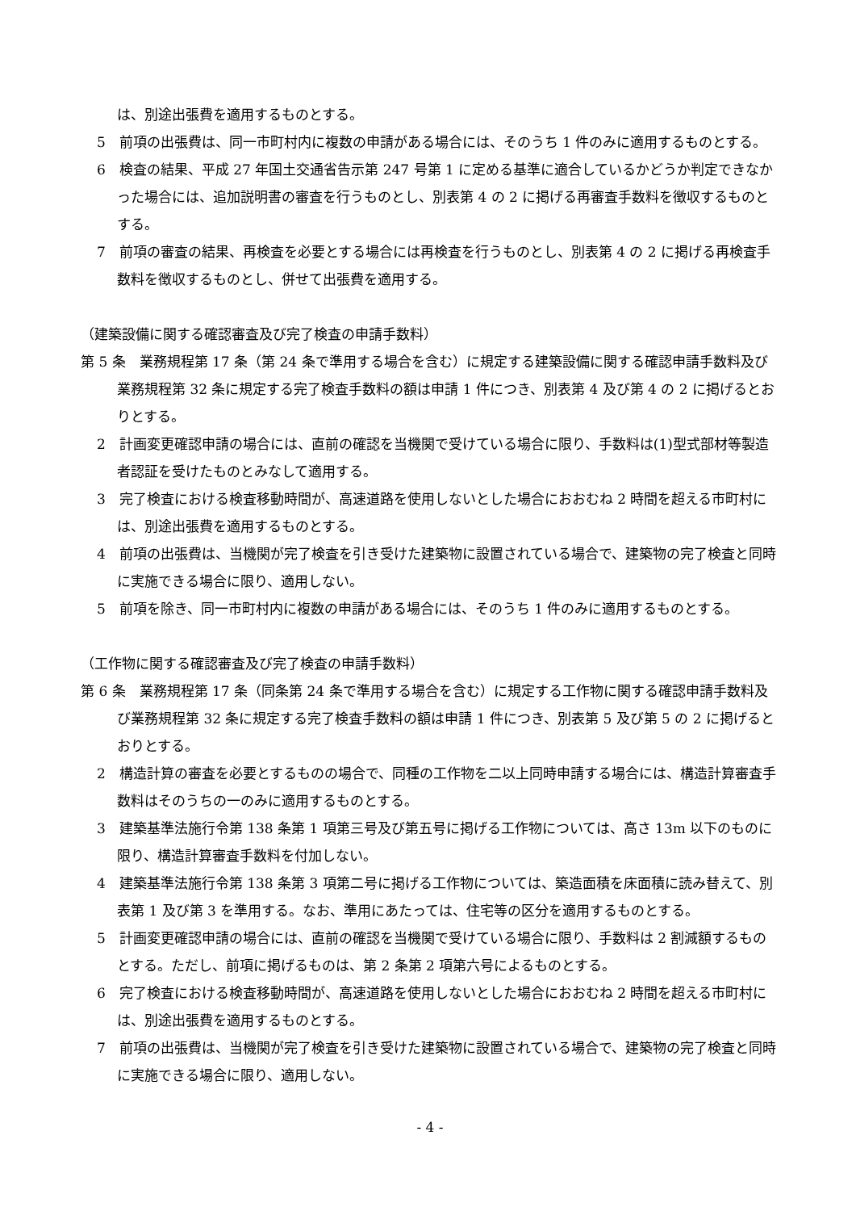は、別途出張費を適用するものとする。
5　前項の出張費は、同一市町村内に複数の申請がある場合には、そのうち 1 件のみに適用するものとする。
6　検査の結果、平成 27 年国土交通省告示第 247 号第 1 に定める基準に適合しているかどうか判定できなかった場合には、追加説明書の審査を行うものとし、別表第 4 の 2 に掲げる再審査手数料を徴収するものとする。
7　前項の審査の結果、再検査を必要とする場合には再検査を行うものとし、別表第 4 の 2 に掲げる再検査手数料を徴収するものとし、併せて出張費を適用する。
（建築設備に関する確認審査及び完了検査の申請手数料）
第 5 条　業務規程第 17 条（第 24 条で準用する場合を含む）に規定する建築設備に関する確認申請手数料及び業務規程第 32 条に規定する完了検査手数料の額は申請 1 件につき、別表第 4 及び第 4 の 2 に掲げるとおりとする。
2　計画変更確認申請の場合には、直前の確認を当機関で受けている場合に限り、手数料は(1)型式部材等製造者認証を受けたものとみなして適用する。
3　完了検査における検査移動時間が、高速道路を使用しないとした場合におおむね 2 時間を超える市町村には、別途出張費を適用するものとする。
4　前項の出張費は、当機関が完了検査を引き受けた建築物に設置されている場合で、建築物の完了検査と同時に実施できる場合に限り、適用しない。
5　前項を除き、同一市町村内に複数の申請がある場合には、そのうち 1 件のみに適用するものとする。
（工作物に関する確認審査及び完了検査の申請手数料）
第 6 条　業務規程第 17 条（同条第 24 条で準用する場合を含む）に規定する工作物に関する確認申請手数料及び業務規程第 32 条に規定する完了検査手数料の額は申請 1 件につき、別表第 5 及び第 5 の 2 に掲げるとおりとする。
2　構造計算の審査を必要とするものの場合で、同種の工作物を二以上同時申請する場合には、構造計算審査手数料はそのうちの一のみに適用するものとする。
3　建築基準法施行令第 138 条第 1 項第三号及び第五号に掲げる工作物については、高さ 13m 以下のものに限り、構造計算審査手数料を付加しない。
4　建築基準法施行令第 138 条第 3 項第二号に掲げる工作物については、築造面積を床面積に読み替えて、別表第 1 及び第 3 を準用する。なお、準用にあたっては、住宅等の区分を適用するものとする。
5　計画変更確認申請の場合には、直前の確認を当機関で受けている場合に限り、手数料は 2 割減額するものとする。ただし、前項に掲げるものは、第 2 条第 2 項第六号によるものとする。
6　完了検査における検査移動時間が、高速道路を使用しないとした場合におおむね 2 時間を超える市町村には、別途出張費を適用するものとする。
7　前項の出張費は、当機関が完了検査を引き受けた建築物に設置されている場合で、建築物の完了検査と同時に実施できる場合に限り、適用しない。
- 4 -